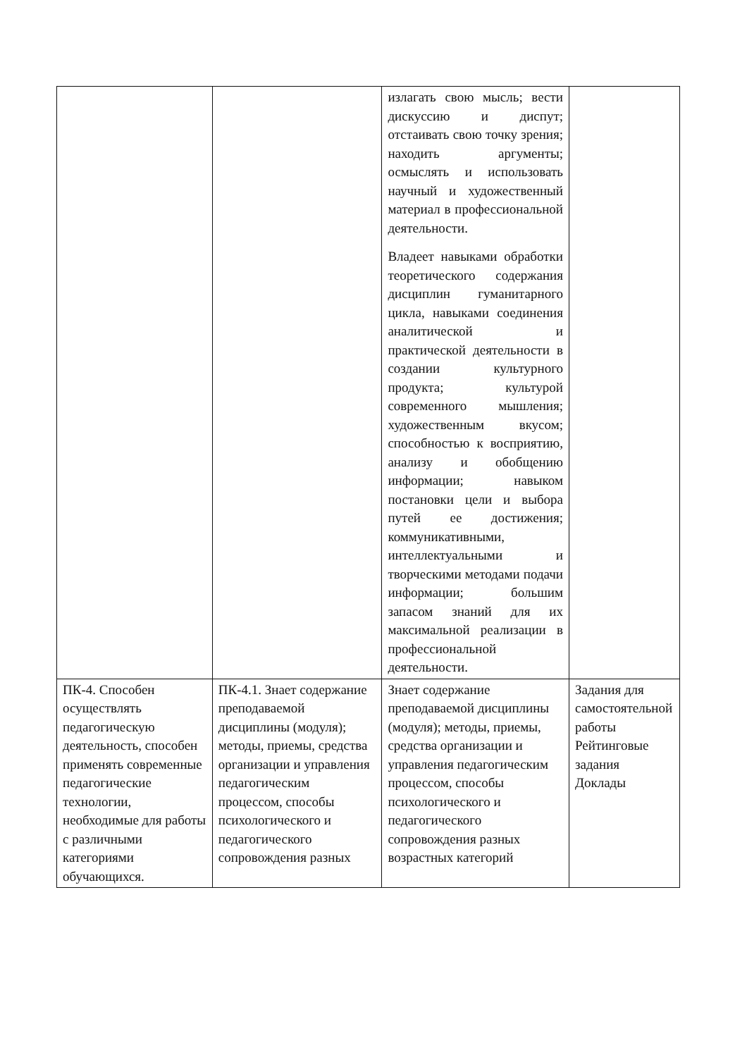| | | излагать свою мысль; вести дискуссию и диспут; отстаивать свою точку зрения; находить аргументы; осмыслять и использовать научный и художественный материал в профессиональной деятельности. Владеет навыками обработки теоретического содержания дисциплин гуманитарного цикла, навыками соединения аналитической и практической деятельности в создании культурного продукта; культурой современного мышления; художественным вкусом; способностью к восприятию, анализу и обобщению информации; навыком постановки цели и выбора путей ее достижения; коммуникативными, интеллектуальными и творческими методами подачи информации; большим запасом знаний для их максимальной реализации в профессиональной деятельности. | |
| ПК-4. Способен осуществлять педагогическую деятельность, способен применять современные педагогические технологии, необходимые для работы с различными категориями обучающихся. | ПК-4.1. Знает содержание преподаваемой дисциплины (модуля); методы, приемы, средства организации и управления педагогическим процессом, способы психологического и педагогического сопровождения разных | Знает содержание преподаваемой дисциплины (модуля); методы, приемы, средства организации и управления педагогическим процессом, способы психологического и педагогического сопровождения разных возрастных категорий | Задания для самостоятельной работы Рейтинговые задания Доклады |